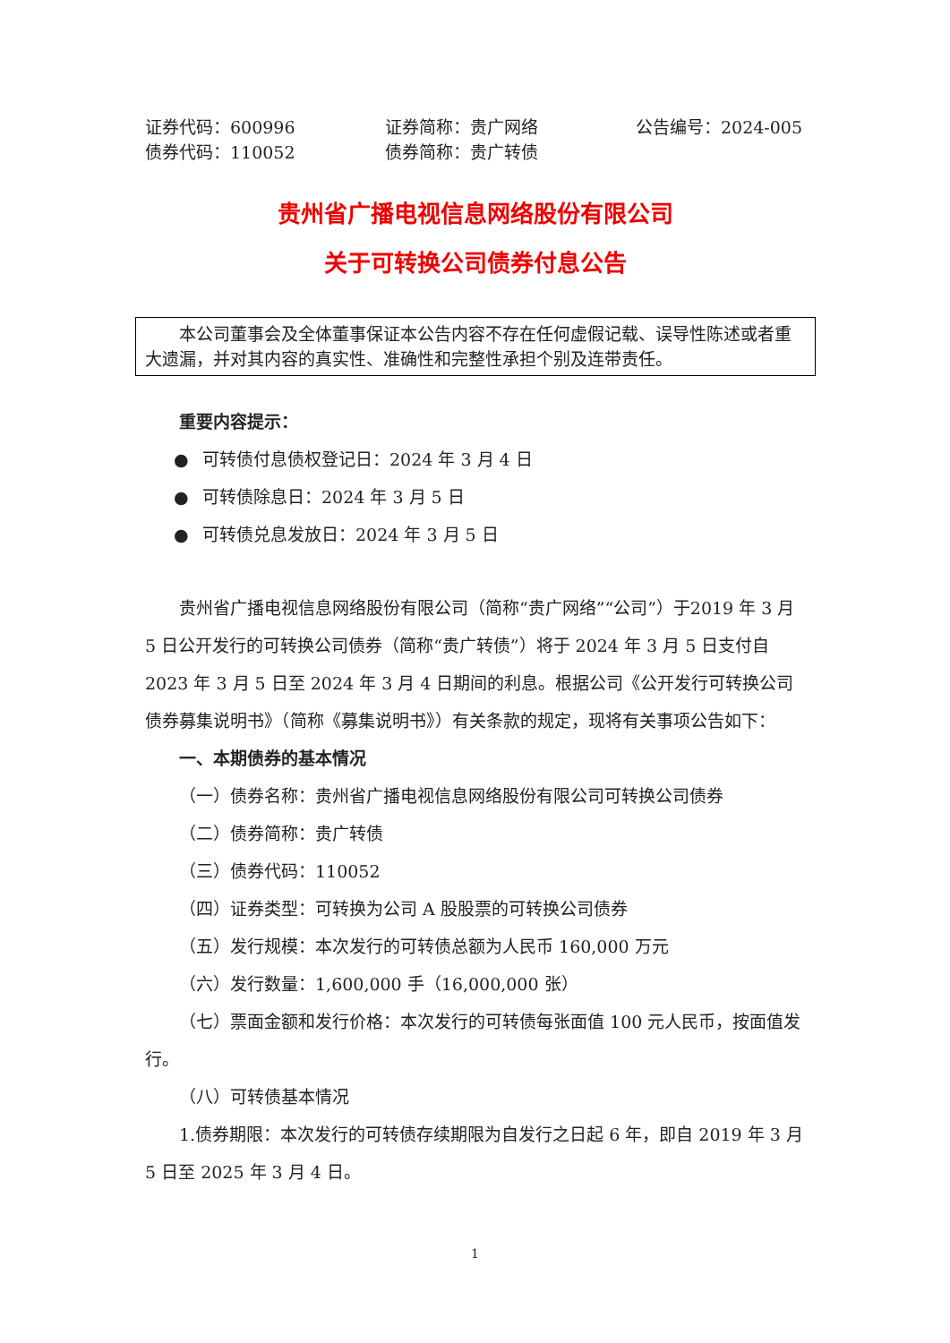证券代码：600996 证券简称：贵广网络 公告编号：2024-005
债券代码：110052 债券简称：贵广转债
贵州省广播电视信息网络股份有限公司
关于可转换公司债券付息公告
本公司董事会及全体董事保证本公告内容不存在任何虚假记载、误导性陈述或者重大遗漏，并对其内容的真实性、准确性和完整性承担个别及连带责任。
重要内容提示：
● 可转债付息债权登记日：2024 年 3 月 4 日
● 可转债除息日：2024 年 3 月 5 日
● 可转债兑息发放日：2024 年 3 月 5 日
贵州省广播电视信息网络股份有限公司（简称“贵广网络”“公司”）于2019 年 3 月 5 日公开发行的可转换公司债券（简称“贵广转债”）将于 2024 年 3 月 5 日支付自 2023 年 3 月 5 日至 2024 年 3 月 4 日期间的利息。根据公司《公开发行可转换公司债券募集说明书》（简称《募集说明书》）有关条款的规定，现将有关事项公告如下：
一、本期债券的基本情况
（一）债券名称：贵州省广播电视信息网络股份有限公司可转换公司债券
（二）债券简称：贵广转债
（三）债券代码：110052
（四）证券类型：可转换为公司 A 股股票的可转换公司债券
（五）发行规模：本次发行的可转债总额为人民币 160,000 万元
（六）发行数量：1,600,000 手（16,000,000 张）
（七）票面金额和发行价格：本次发行的可转债每张面值 100 元人民币，按面值发行。
（八）可转债基本情况
1.债券期限：本次发行的可转债存续期限为自发行之日起 6 年，即自 2019 年 3 月 5 日至 2025 年 3 月 4 日。
1